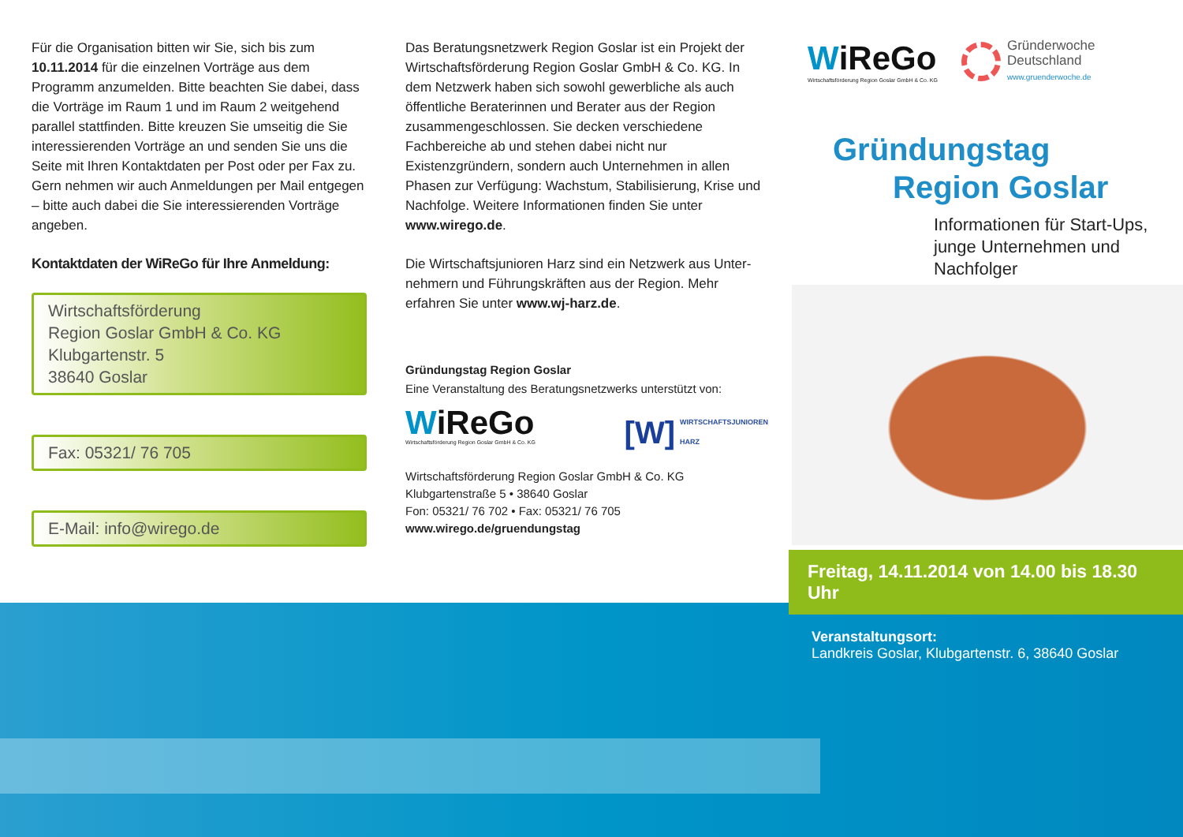Für die Organisation bitten wir Sie, sich bis zum 10.11.2014 für die einzelnen Vorträge aus dem Programm anzumelden. Bitte beachten Sie dabei, dass die Vorträge im Raum 1 und im Raum 2 weitgehend parallel statt­finden. Bitte kreuzen Sie umseitig die Sie interessieren­den Vorträge an und senden Sie uns die Seite mit Ihren Kontaktdaten per Post oder per Fax zu. Gern nehmen wir auch Anmeldungen per Mail entgegen – bitte auch dabei die Sie interessierenden Vorträge angeben.
Kontaktdaten der WiReGo für Ihre Anmeldung:
Wirtschaftsförderung
Region Goslar GmbH & Co. KG
Klubgartenstr. 5
38640 Goslar
Fax: 05321/ 76 705
E-Mail: info@wirego.de
Das Beratungsnetzwerk Region Goslar ist ein Projekt der Wirtschaftsförderung Region Goslar GmbH & Co. KG. In dem Netzwerk haben sich sowohl gewerbliche als auch öffent­liche Beraterinnen und Berater aus der Region zusammen­geschlossen. Sie decken verschiedene Fachbereiche ab und stehen dabei nicht nur Existenzgründern, sondern auch Unternehmen in allen Phasen zur Verfügung: Wachstum, Stabilisierung, Krise und Nachfolge. Weitere Informationen finden Sie unter www.wirego.de.
Die Wirtschaftsjunioren Harz sind ein Netzwerk aus Unter­nehmern und Führungskräften aus der Region. Mehr erfahren Sie unter www.wj-harz.de.
Gründungstag Region Goslar
Eine Veranstaltung des Beratungsnetzwerks unterstützt von:
WiReGo
Wirtschaftsförderung Region Goslar GmbH & Co. KG
[W] WIRTSCHAFTSJUNIOREN
HARZ
Wirtschaftsförderung Region Goslar GmbH & Co. KG
Klubgartenstraße 5 • 38640 Goslar
Fon: 05321/ 76 702 • Fax: 05321/ 76 705
www.wirego.de/gruendungstag
WiReGo
Wirtschaftsförderung Region Goslar GmbH & Co. KG
Gründerwoche
Deutschland
www.gruenderwoche.de
Gründungstag
Region Goslar
Informationen für Start-Ups,
junge Unternehmen und
Nachfolger
Freitag, 14.11.2014 von 14.00 bis 18.30 Uhr
Veranstaltungsort:
Landkreis Goslar, Klubgartenstr. 6, 38640 Goslar